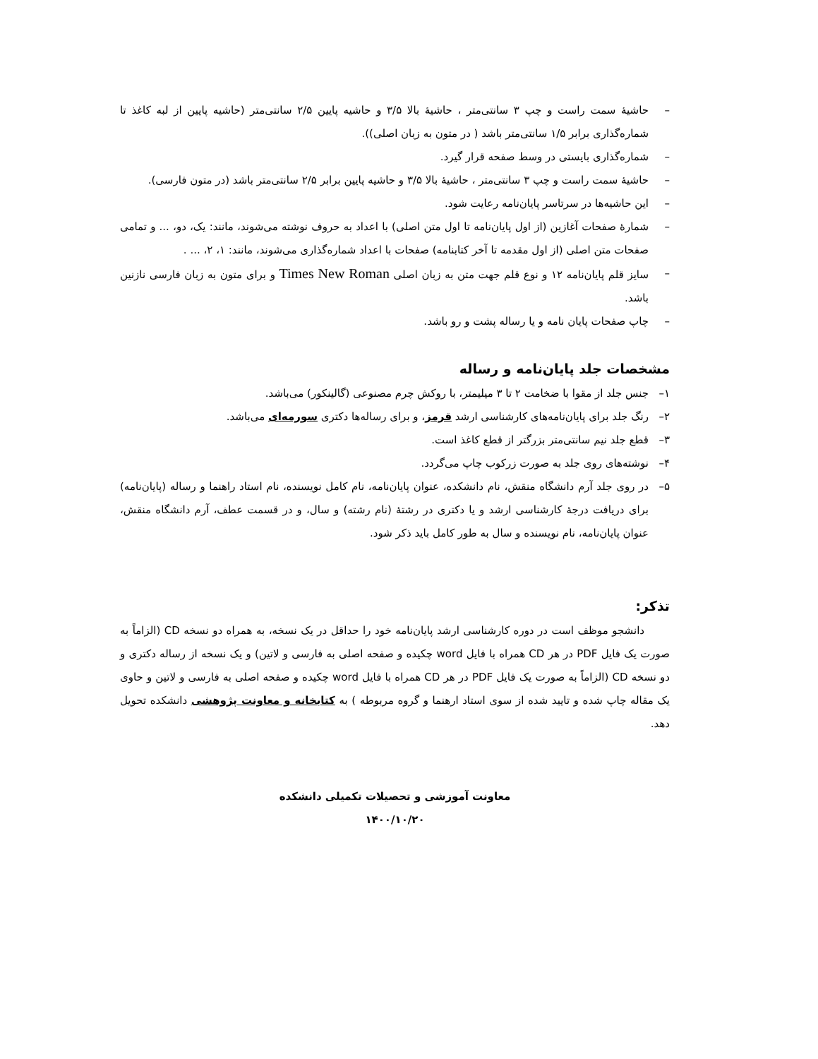– حاشیهٔ سمت راست و چپ ۳ سانتی‌متر ، حاشیهٔ بالا ۳/۵ و حاشیه پایین ۲/۵ سانتی‌متر (حاشیه پایین از لبه کاغذ تا شماره‌گذاری برابر ۱/۵ سانتی‌متر باشد ( در متون به زبان اصلی)).
– شماره‌گذاری بایستی در وسط صفحه قرار گیرد.
– حاشیهٔ سمت راست و چپ ۳ سانتی‌متر ، حاشیهٔ بالا ۳/۵ و حاشیه پایین برابر ۲/۵ سانتی‌متر باشد (در متون فارسی).
– این حاشیه‌ها در سرتاسر پایان‌نامه رعایت شود.
– شمارهٔ صفحات آغازین (از اول پایان‌نامه تا اول متن اصلی) با اعداد به حروف نوشته می‌شوند، مانند: یک، دو، ... و تمامی صفحات متن اصلی (از اول مقدمه تا آخر کتابنامه) صفحات با اعداد شماره‌گذاری می‌شوند، مانند: ۱، ۲، ... .
– سایز قلم پایان‌نامه ۱۲ و نوع قلم جهت متن به زبان اصلی Times New Roman و برای متون به زبان فارسی نازنین باشد.
– چاپ صفحات پایان نامه و یا رساله پشت و رو باشد.
مشخصات جلد پایان‌نامه و رساله
۱– جنس جلد از مقوا با ضخامت ۲ تا ۳ میلیمتر، با روکش چرم مصنوعی (گالینکور) می‌باشد.
۲– رنگ جلد برای پایان‌نامه‌های کارشناسی ارشد قرمز، و برای رساله‌ها دکتری سورمه‌ای می‌باشد.
۳– قطع جلد نیم سانتی‌متر بزرگتر از قطع کاغذ است.
۴– نوشته‌های روی جلد به صورت زرکوب چاپ می‌گردد.
۵– در روی جلد آرم دانشگاه منقش، نام دانشکده، عنوان پایان‌نامه، نام کامل نویسنده، نام استاد راهنما و رساله (پایان‌نامه) برای دریافت درجهٔ کارشناسی ارشد و یا دکتری در رشتهٔ (نام رشته) و سال، و در قسمت عطف، آرم دانشگاه منقش، عنوان پایان‌نامه، نام نویسنده و سال به طور کامل باید ذکر شود.
تذکر:
دانشجو موظف است در دوره کارشناسی ارشد پایان‌نامه خود را حداقل در یک نسخه، به همراه دو نسخه CD (الزاماً به صورت یک فایل PDF در هر CD همراه با فایل word چکیده و صفحه اصلی به فارسی و لاتین) و یک نسخه از رساله دکتری و دو نسخه CD (الزاماً به صورت یک فایل PDF در هر CD همراه با فایل word چکیده و صفحه اصلی به فارسی و لاتین و حاوی یک مقاله چاپ شده و تایید شده از سوی استاد ارهنما و گروه مربوطه ) به کتابخانه و معاونت پژوهشی دانشکده تحویل دهد.
معاونت آموزشی و تحصیلات تکمیلی دانشکده
۱۴۰۰/۱۰/۲۰